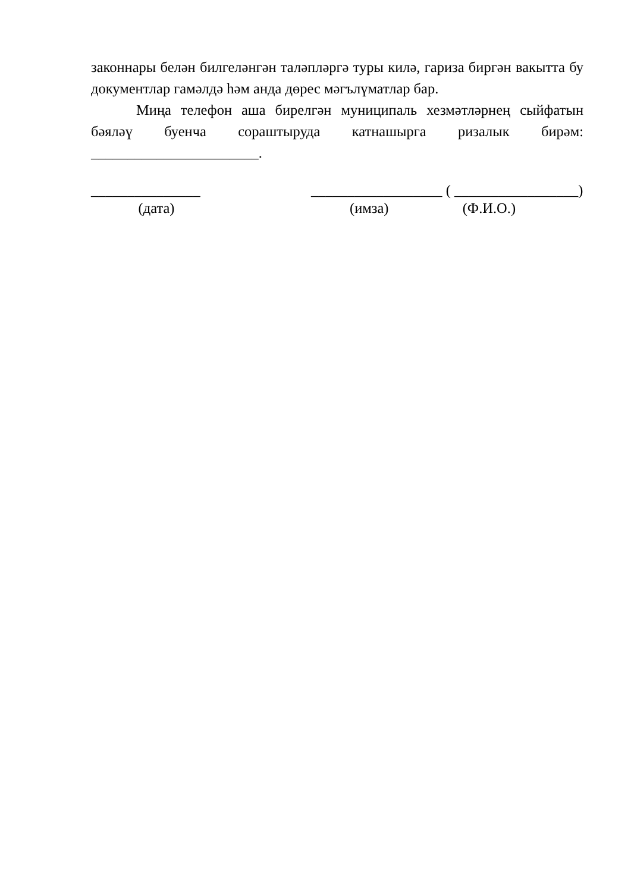законнары белән билгеләнгән таләпләргә туры килә, гариза биргән вакытта бу документлар гамәлдә һәм анда дөрес мәгълүматлар бар.
Миңа телефон аша бирелгән муниципаль хезмәтләрнең сыйфатын бәяләү буенча сораштыруда катнашырга ризалык бирәм: _______________________.
_______________
(дата)
__________________ ( _________________)
(имза) (Ф.И.О.)